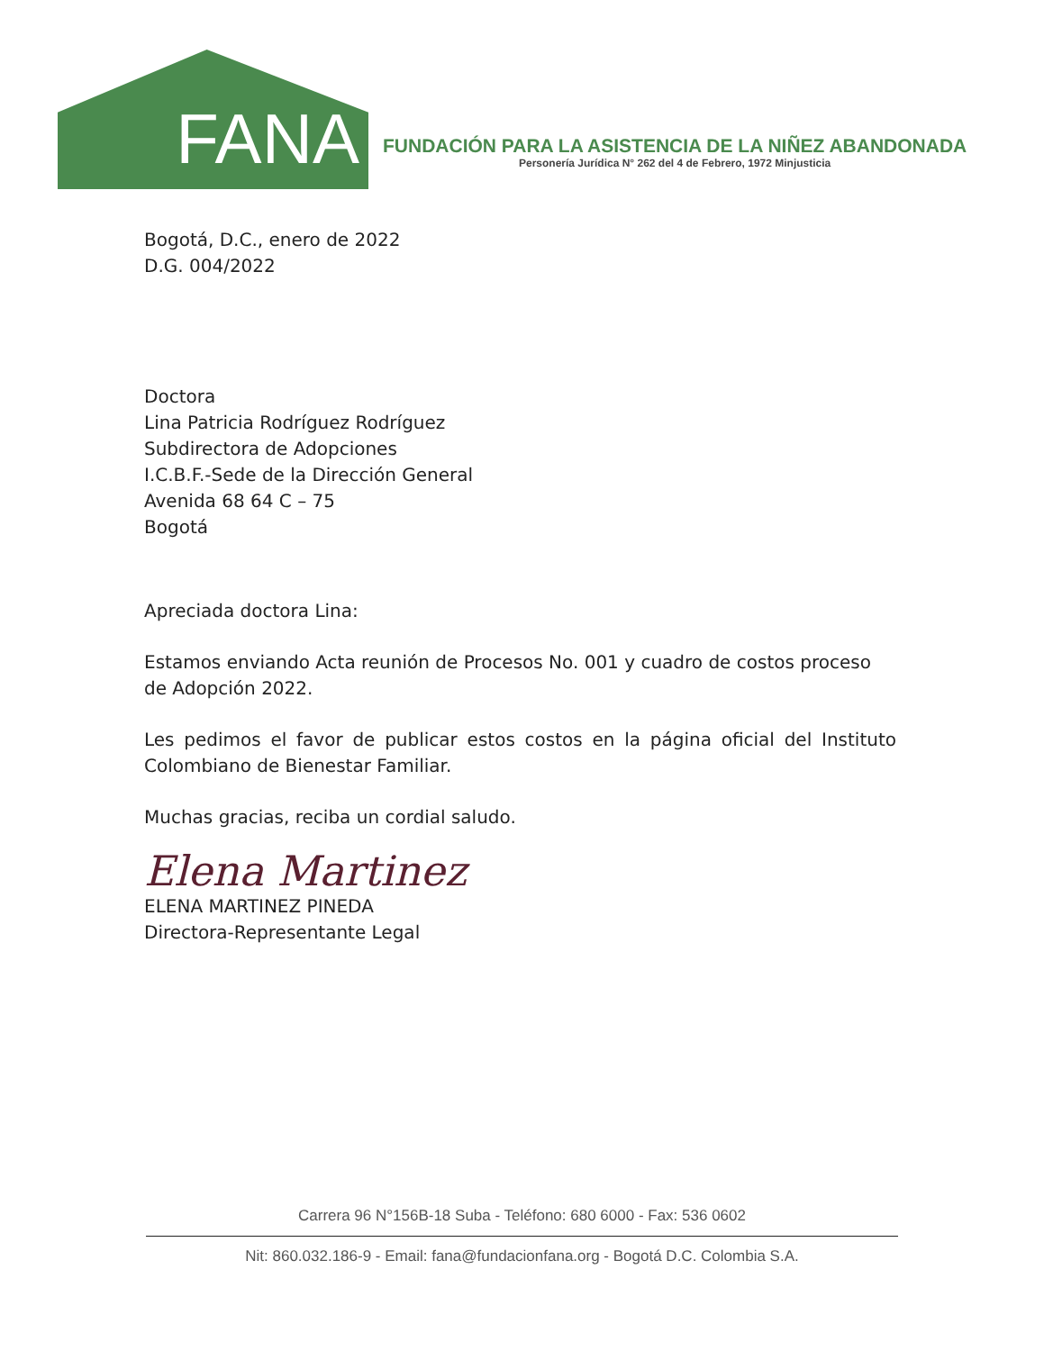FANA
FUNDACIÓN PARA LA ASISTENCIA DE LA NIÑEZ ABANDONADA
Personería Jurídica N° 262 del 4 de Febrero, 1972 Minjusticia
Bogotá, D.C., enero de 2022
D.G. 004/2022
Doctora
Lina Patricia Rodríguez Rodríguez
Subdirectora de Adopciones
I.C.B.F.-Sede de la Dirección General
Avenida 68 64 C – 75
Bogotá
Apreciada doctora Lina:
Estamos enviando Acta reunión de Procesos No. 001 y cuadro de costos proceso de Adopción 2022.
Les pedimos el favor de publicar estos costos en la página oficial del Instituto Colombiano de Bienestar Familiar.
Muchas gracias, reciba un cordial saludo.
Elena Martinez
ELENA MARTINEZ PINEDA
Directora-Representante Legal
Carrera 96 N°156B-18 Suba - Teléfono: 680 6000 - Fax: 536 0602
Nit: 860.032.186-9 - Email: fana@fundacionfana.org - Bogotá D.C. Colombia S.A.